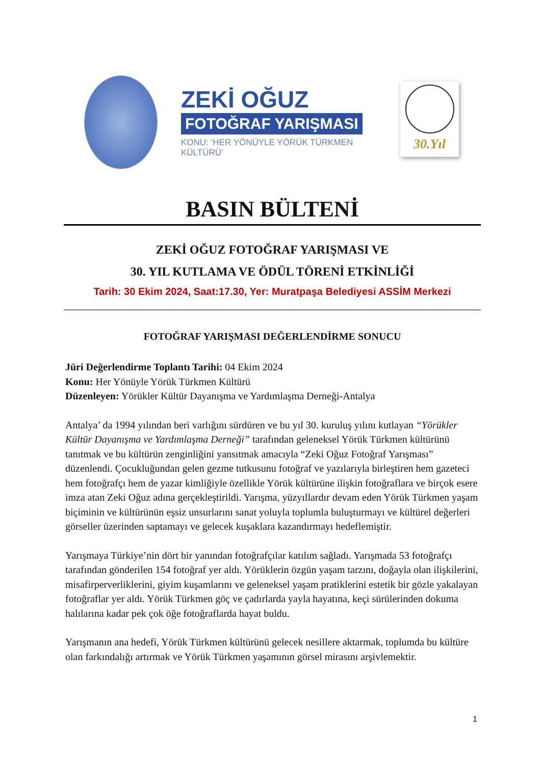ZEKİ OĞUZ
FOTOĞRAF YARIŞMASI
KONU: ‘HER YÖNÜYLE YÖRÜK TÜRKMEN KÜLTÜRÜ’
30.Yıl
BASIN BÜLTENİ
ZEKİ OĞUZ FOTOĞRAF YARIŞMASI VE
30. YIL KUTLAMA VE ÖDÜL TÖRENİ ETKİNLİĞİ
Tarih: 30 Ekim 2024, Saat:17.30, Yer: Muratpaşa Belediyesi ASSİM Merkezi
FOTOĞRAF YARIŞMASI DEĞERLENDİRME SONUCU
Jüri Değerlendirme Toplantı Tarihi: 04 Ekim 2024
Konu: Her Yönüyle Yörük Türkmen Kültürü
Düzenleyen: Yörükler Kültür Dayanışma ve Yardımlaşma Derneği-Antalya
Antalya’ da 1994 yılından beri varlığını sürdüren ve bu yıl 30. kuruluş yılını kutlayan “Yörükler Kültür Dayanışma ve Yardımlaşma Derneği” tarafından geleneksel Yörük Türkmen kültürünü tanıtmak ve bu kültürün zenginliğini yansıtmak amacıyla “Zeki Oğuz Fotoğraf Yarışması” düzenlendi. Çocukluğundan gelen gezme tutkusunu fotoğraf ve yazılarıyla birleştiren hem gazeteci hem fotoğrafçı hem de yazar kimliğiyle özellikle Yörük kültürüne ilişkin fotoğraflara ve birçok esere imza atan Zeki Oğuz adına gerçekleştirildi. Yarışma, yüzyıllardır devam eden Yörük Türkmen yaşam biçiminin ve kültürünün eşsiz unsurlarını sanat yoluyla toplumla buluşturmayı ve kültürel değerleri görseller üzerinden saptamayı ve gelecek kuşaklara kazandırmayı hedeflemiştir.
Yarışmaya Türkiye’nin dört bir yanından fotoğrafçılar katılım sağladı. Yarışmada 53 fotoğrafçı tarafından gönderilen 154 fotoğraf yer aldı. Yörüklerin özgün yaşam tarzını, doğayla olan ilişkilerini, misafirperverliklerini, giyim kuşamlarını ve geleneksel yaşam pratiklerini estetik bir gözle yakalayan fotoğraflar yer aldı. Yörük Türkmen göç ve çadırlarda yayla hayatına, keçi sürülerinden dokuma halılarına kadar pek çok öğe fotoğraflarda hayat buldu.
Yarışmanın ana hedefi, Yörük Türkmen kültürünü gelecek nesillere aktarmak, toplumda bu kültüre olan farkındalığı artırmak ve Yörük Türkmen yaşamının görsel mirasını arşivlemektir.
1